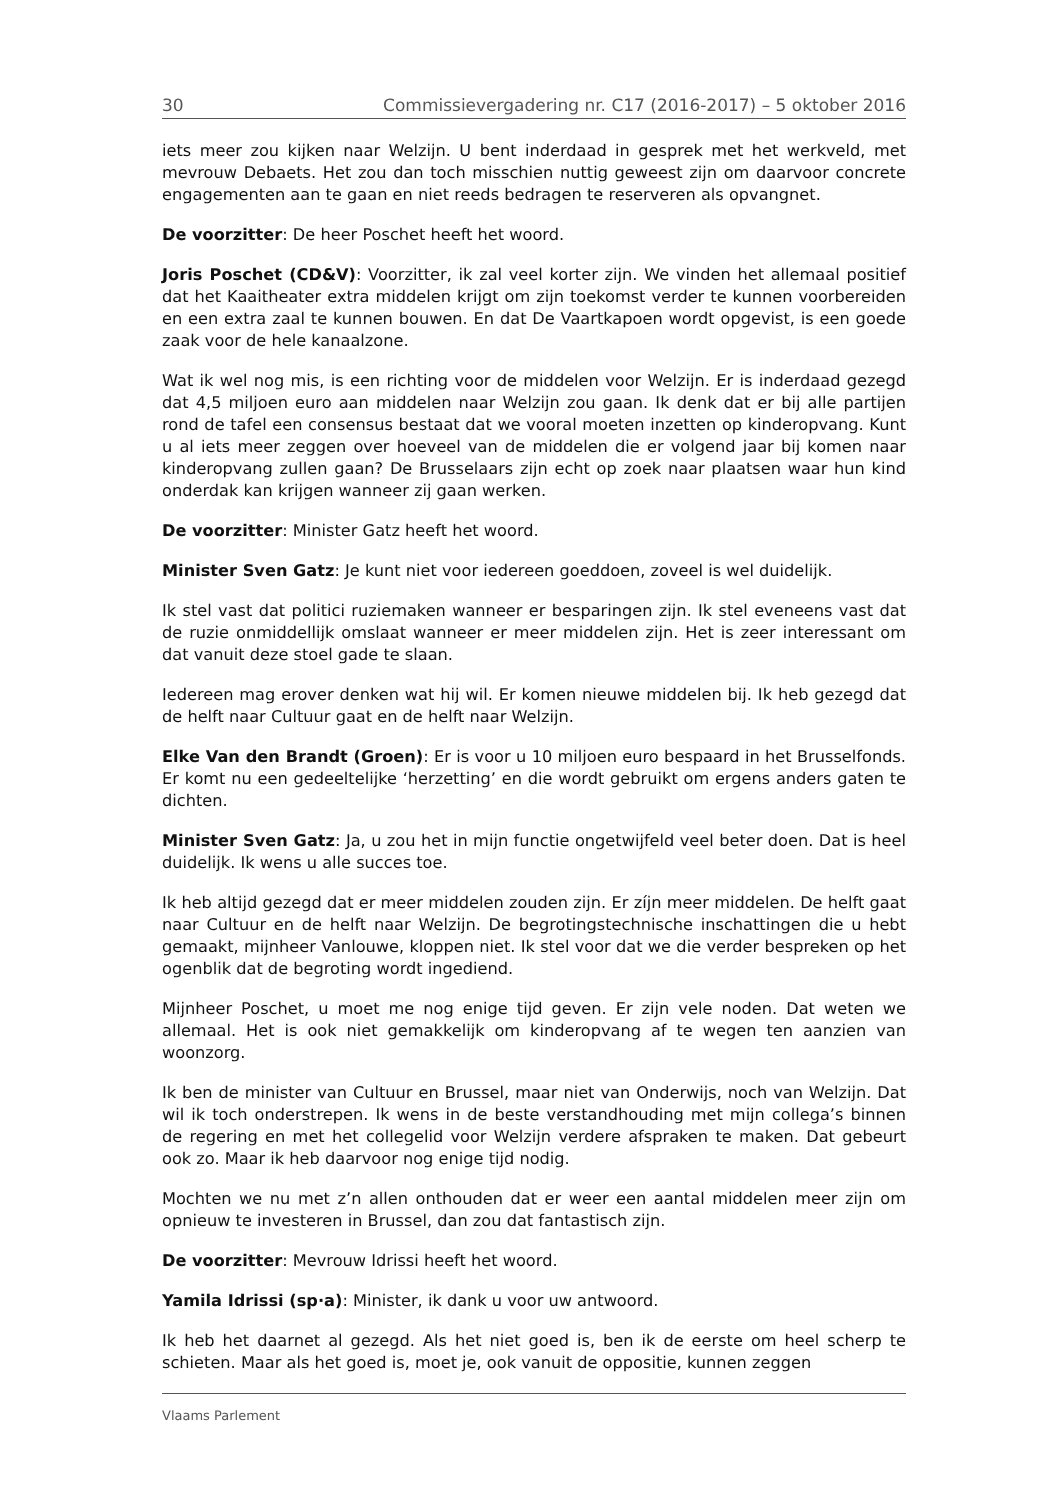30 Commissievergadering nr. C17 (2016-2017) – 5 oktober 2016
iets meer zou kijken naar Welzijn. U bent inderdaad in gesprek met het werkveld, met mevrouw Debaets. Het zou dan toch misschien nuttig geweest zijn om daarvoor concrete engagementen aan te gaan en niet reeds bedragen te reserveren als opvangnet.
De voorzitter: De heer Poschet heeft het woord.
Joris Poschet (CD&V): Voorzitter, ik zal veel korter zijn. We vinden het allemaal positief dat het Kaaitheater extra middelen krijgt om zijn toekomst verder te kunnen voorbereiden en een extra zaal te kunnen bouwen. En dat De Vaartkapoen wordt opgevist, is een goede zaak voor de hele kanaalzone.
Wat ik wel nog mis, is een richting voor de middelen voor Welzijn. Er is inderdaad gezegd dat 4,5 miljoen euro aan middelen naar Welzijn zou gaan. Ik denk dat er bij alle partijen rond de tafel een consensus bestaat dat we vooral moeten inzetten op kinderopvang. Kunt u al iets meer zeggen over hoeveel van de middelen die er volgend jaar bij komen naar kinderopvang zullen gaan? De Brusselaars zijn echt op zoek naar plaatsen waar hun kind onderdak kan krijgen wanneer zij gaan werken.
De voorzitter: Minister Gatz heeft het woord.
Minister Sven Gatz: Je kunt niet voor iedereen goeddoen, zoveel is wel duidelijk.
Ik stel vast dat politici ruziemaken wanneer er besparingen zijn. Ik stel eveneens vast dat de ruzie onmiddellijk omslaat wanneer er meer middelen zijn. Het is zeer interessant om dat vanuit deze stoel gade te slaan.
Iedereen mag erover denken wat hij wil. Er komen nieuwe middelen bij. Ik heb gezegd dat de helft naar Cultuur gaat en de helft naar Welzijn.
Elke Van den Brandt (Groen): Er is voor u 10 miljoen euro bespaard in het Brusselfonds. Er komt nu een gedeeltelijke ‘herzetting’ en die wordt gebruikt om ergens anders gaten te dichten.
Minister Sven Gatz: Ja, u zou het in mijn functie ongetwijfeld veel beter doen. Dat is heel duidelijk. Ik wens u alle succes toe.
Ik heb altijd gezegd dat er meer middelen zouden zijn. Er zíjn meer middelen. De helft gaat naar Cultuur en de helft naar Welzijn. De begrotingstechnische inschattingen die u hebt gemaakt, mijnheer Vanlouwe, kloppen niet. Ik stel voor dat we die verder bespreken op het ogenblik dat de begroting wordt ingediend.
Mijnheer Poschet, u moet me nog enige tijd geven. Er zijn vele noden. Dat weten we allemaal. Het is ook niet gemakkelijk om kinderopvang af te wegen ten aanzien van woonzorg.
Ik ben de minister van Cultuur en Brussel, maar niet van Onderwijs, noch van Welzijn. Dat wil ik toch onderstrepen. Ik wens in de beste verstandhouding met mijn collega’s binnen de regering en met het collegelid voor Welzijn verdere afspraken te maken. Dat gebeurt ook zo. Maar ik heb daarvoor nog enige tijd nodig.
Mochten we nu met z’n allen onthouden dat er weer een aantal middelen meer zijn om opnieuw te investeren in Brussel, dan zou dat fantastisch zijn.
De voorzitter: Mevrouw Idrissi heeft het woord.
Yamila Idrissi (sp·a): Minister, ik dank u voor uw antwoord.
Ik heb het daarnet al gezegd. Als het niet goed is, ben ik de eerste om heel scherp te schieten. Maar als het goed is, moet je, ook vanuit de oppositie, kunnen zeggen
Vlaams Parlement